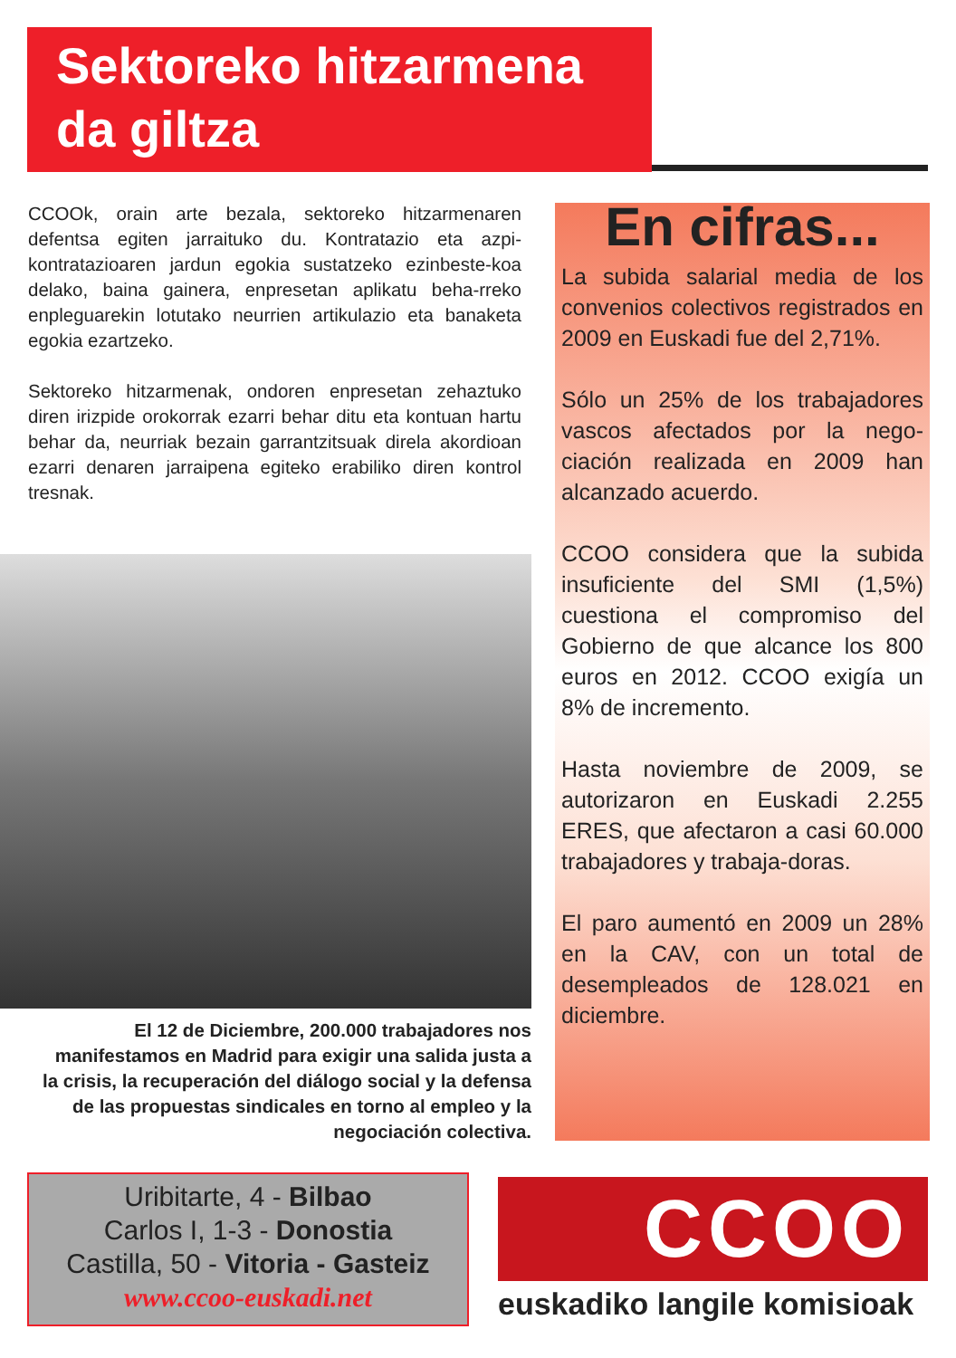Sektoreko hitzarmena
da giltza
CCOOk, orain arte bezala, sektoreko hitzarmenaren defentsa egiten jarraituko du. Kontratazio eta azpi-kontratazioaren jardun egokia sustatzeko ezinbeste-koa delako, baina gainera, enpresetan aplikatu beha-rreko enpleguarekin lotutako neurrien artikulazio eta banaketa egokia ezartzeko.
Sektoreko hitzarmenak, ondoren enpresetan zehaztuko diren irizpide orokorrak ezarri behar ditu eta kontuan hartu behar da, neurriak bezain garrantzitsuak direla akordioan ezarri denaren jarraipena egiteko erabiliko diren kontrol tresnak.
El 12 de Diciembre, 200.000 trabajadores nos manifestamos en Madrid para exigir una salida justa a la crisis, la recuperación del diálogo social y la defensa de las propuestas sindicales en torno al empleo y la negociación colectiva.
En cifras...
La subida salarial media de los convenios colectivos registrados en 2009 en Euskadi fue del 2,71%.
Sólo un 25% de los trabajadores vascos afectados por la nego-ciación realizada en 2009 han alcanzado acuerdo.
CCOO considera que la subida insuficiente del SMI (1,5%) cuestiona el compromiso del Gobierno de que alcance los 800 euros en 2012. CCOO exigía un 8% de incremento.
Hasta noviembre de 2009, se autorizaron en Euskadi 2.255 ERES, que afectaron a casi 60.000 trabajadores y trabaja-doras.
El paro aumentó en 2009 un 28% en la CAV, con un total de desempleados de 128.021 en diciembre.
Uribitarte, 4 - Bilbao
Carlos I, 1-3 - Donostia
Castilla, 50 - Vitoria - Gasteiz
www.ccoo-euskadi.net
CCOO
euskadiko langile komisioak